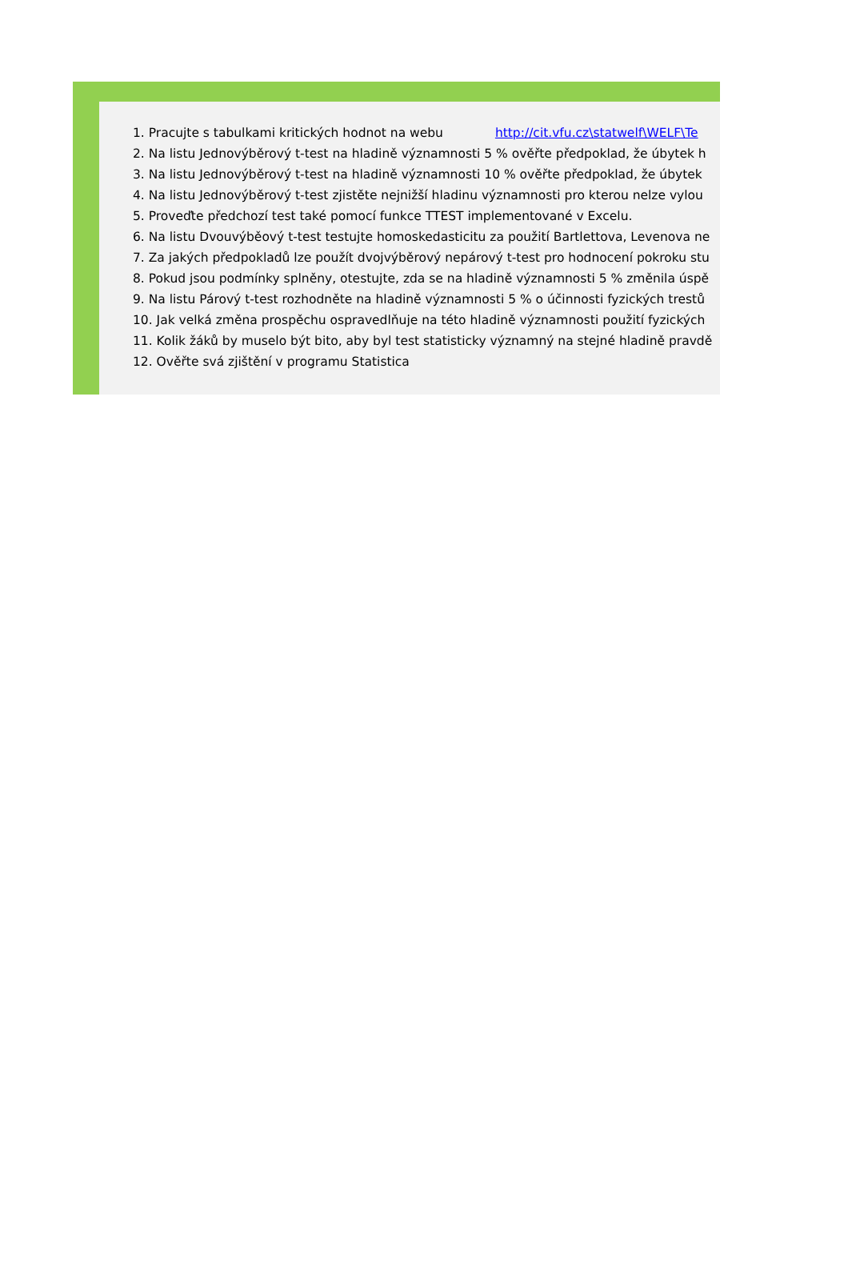1. Pracujte s tabulkami kritických hodnot na webu http://cit.vfu.cz\statwelf\WELF\Te
2. Na listu Jednovýběrový t-test na hladině významnosti 5 % ověřte předpoklad, že úbytek h
3. Na listu Jednovýběrový t-test na hladině významnosti 10 % ověřte předpoklad, že úbytek
4. Na listu Jednovýběrový t-test zjistěte nejnižší hladinu významnosti pro kterou nelze vylou
5. Proveďte předchozí test také pomocí funkce TTEST implementované v Excelu.
6. Na listu Dvouvýběový t-test testujte homoskedasticitu za použití Bartlettova, Levenova ne
7. Za jakých předpokladů lze použít dvojvýběrový nepárový t-test pro hodnocení pokroku stu
8. Pokud jsou podmínky splněny, otestujte, zda se na hladině významnosti 5 % změnila úspě
9. Na listu Párový t-test rozhodněte na hladině významnosti 5 % o účinnosti fyzických trestů
10. Jak velká změna prospěchu ospravedlňuje na této hladině významnosti použití fyzických
11. Kolik žáků by muselo být bito, aby byl test statisticky významný na stejné hladině pravdě
12. Ověřte svá zjištění v programu Statistica